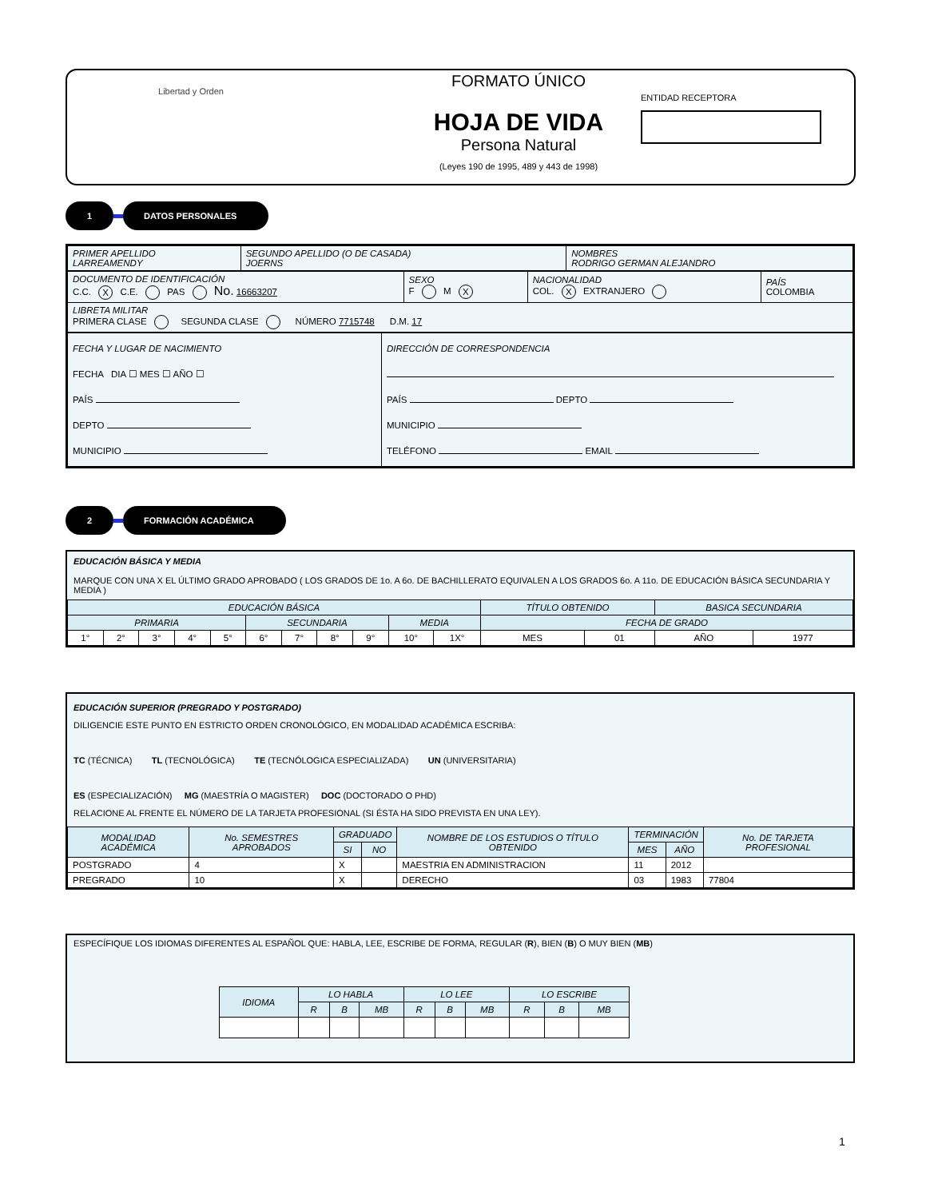Libertad y Orden
FORMATO ÚNICO
HOJA DE VIDA
Persona Natural
(Leyes 190 de 1995, 489 y 443 de 1998)
ENTIDAD RECEPTORA
1 DATOS PERSONALES
| PRIMER APELLIDO LARREAMENDY | SEGUNDO APELLIDO (O DE CASADA) JOERNS | NOMBRES RODRIGO GERMAN ALEJANDRO |
| DOCUMENTO DE IDENTIFICACIÓN C.C. X C.E. PAS No. 16663207 | SEXO F M X | NACIONALIDAD COL. X EXTRANJERO | PAÍS COLOMBIA |
| LIBRETA MILITAR PRIMERA CLASE SEGUNDA CLASE NÚMERO 7715748 D.M. 17 | | | |
| FECHA Y LUGAR DE NACIMIENTO FECHA DIA ☐ MES ☐ AÑO ☐ PAÍS DEPTO MUNICIPIO | DIRECCIÓN DE CORRESPONDENCIA PAÍS DEPTO MUNICIPIO TELÉFONO EMAIL |
2 FORMACIÓN ACADÉMICA
EDUCACIÓN BÁSICA Y MEDIA
MARQUE CON UNA X EL ÚLTIMO GRADO APROBADO ( LOS GRADOS DE 1o. A 6o. DE BACHILLERATO EQUIVALEN A LOS GRADOS 6o. A 11o. DE EDUCACIÓN BÁSICA SECUNDARIA Y MEDIA )
| EDUCACIÓN BÁSICA | | | | | | | | | | | TÍTULO OBTENIDO | | BASICA SECUNDARIA | |
| --- | --- | --- | --- | --- | --- | --- | --- | --- | --- | --- | --- | --- | --- | --- |
| PRIMARIA | | | | | SECUNDARIA | | | | MEDIA | | FECHA DE GRADO | | | |
| 1° | 2° | 3° | 4° | 5° | 6° | 7° | 8° | 9° | 10° | 1X° | MES | 01 | AÑO | 1977 |
EDUCACIÓN SUPERIOR (PREGRADO Y POSTGRADO)
DILIGENCIE ESTE PUNTO EN ESTRICTO ORDEN CRONOLÓGICO, EN MODALIDAD ACADÉMICA ESCRIBA:
TC (TÉCNICA) TL (TECNOLÓGICA) TE (TECNÓLOGICA ESPECIALIZADA) UN (UNIVERSITARIA)
ES (ESPECIALIZACIÓN) MG (MAESTRÍA O MAGISTER) DOC (DOCTORADO O PHD)
RELACIONE AL FRENTE EL NÚMERO DE LA TARJETA PROFESIONAL (SI ÉSTA HA SIDO PREVISTA EN UNA LEY).
| MODALIDAD ACADÉMICA | No. SEMESTRES APROBADOS | GRADUADO | | NOMBRE DE LOS ESTUDIOS O TÍTULO OBTENIDO | TERMINACIÓN | | No. DE TARJETA PROFESIONAL |
| --- | --- | --- | --- | --- | --- | --- | --- |
| | | SI | NO | | MES | AÑO | |
| POSTGRADO | 4 | X | | MAESTRIA EN ADMINISTRACION | 11 | 2012 | |
| PREGRADO | 10 | X | | DERECHO | 03 | 1983 | 77804 |
ESPECÍFIQUE LOS IDIOMAS DIFERENTES AL ESPAÑOL QUE: HABLA, LEE, ESCRIBE DE FORMA, REGULAR (R), BIEN (B) O MUY BIEN (MB)
| IDIOMA | LO HABLA | | | LO LEE | | | LO ESCRIBE | | |
| --- | --- | --- | --- | --- | --- | --- | --- | --- | --- |
| | R | B | MB | R | B | MB | R | B | MB |
1